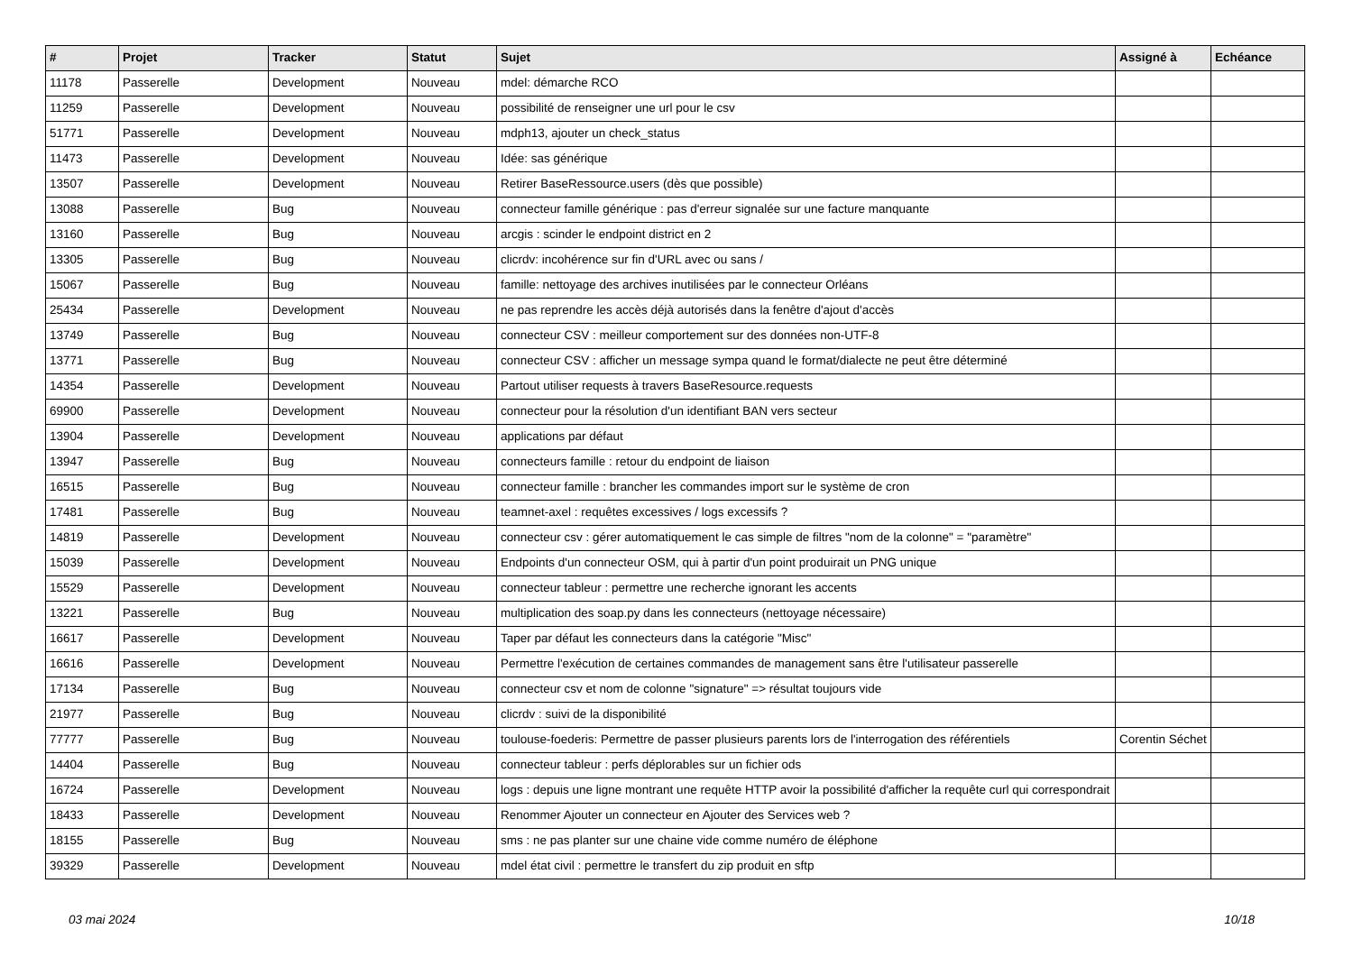| # | Projet | Tracker | Statut | Sujet | Assigné à | Echéance |
| --- | --- | --- | --- | --- | --- | --- |
| 11178 | Passerelle | Development | Nouveau | mdel: démarche RCO | | |
| 11259 | Passerelle | Development | Nouveau | possibilité de renseigner une url pour le csv | | |
| 51771 | Passerelle | Development | Nouveau | mdph13, ajouter un check_status | | |
| 11473 | Passerelle | Development | Nouveau | Idée: sas générique | | |
| 13507 | Passerelle | Development | Nouveau | Retirer BaseRessource.users (dès que possible) | | |
| 13088 | Passerelle | Bug | Nouveau | connecteur famille générique : pas d'erreur signalée sur une facture manquante | | |
| 13160 | Passerelle | Bug | Nouveau | arcgis : scinder le endpoint district en 2 | | |
| 13305 | Passerelle | Bug | Nouveau | clicrdv: incohérence sur fin d'URL avec ou sans / | | |
| 15067 | Passerelle | Bug | Nouveau | famille: nettoyage des archives inutilisées par le connecteur Orléans | | |
| 25434 | Passerelle | Development | Nouveau | ne pas reprendre les accès déjà autorisés dans la fenêtre d'ajout d'accès | | |
| 13749 | Passerelle | Bug | Nouveau | connecteur CSV : meilleur comportement sur des données non-UTF-8 | | |
| 13771 | Passerelle | Bug | Nouveau | connecteur CSV : afficher un message sympa quand le format/dialecte ne peut être déterminé | | |
| 14354 | Passerelle | Development | Nouveau | Partout utiliser requests à travers BaseResource.requests | | |
| 69900 | Passerelle | Development | Nouveau | connecteur pour la résolution d'un identifiant BAN vers secteur | | |
| 13904 | Passerelle | Development | Nouveau | applications par défaut | | |
| 13947 | Passerelle | Bug | Nouveau | connecteurs famille : retour du endpoint de liaison | | |
| 16515 | Passerelle | Bug | Nouveau | connecteur famille : brancher les commandes import sur le système de cron | | |
| 17481 | Passerelle | Bug | Nouveau | teamnet-axel : requêtes excessives / logs excessifs ? | | |
| 14819 | Passerelle | Development | Nouveau | connecteur csv : gérer automatiquement le cas simple de filtres "nom de la colonne" = "paramètre" | | |
| 15039 | Passerelle | Development | Nouveau | Endpoints d'un connecteur OSM, qui à partir d'un point produirait un PNG unique | | |
| 15529 | Passerelle | Development | Nouveau | connecteur tableur : permettre une recherche ignorant les accents | | |
| 13221 | Passerelle | Bug | Nouveau | multiplication des soap.py dans les connecteurs (nettoyage nécessaire) | | |
| 16617 | Passerelle | Development | Nouveau | Taper par défaut les connecteurs dans la catégorie "Misc" | | |
| 16616 | Passerelle | Development | Nouveau | Permettre l'exécution de certaines commandes de management sans être l'utilisateur passerelle | | |
| 17134 | Passerelle | Bug | Nouveau | connecteur csv et nom de colonne "signature" => résultat toujours vide | | |
| 21977 | Passerelle | Bug | Nouveau | clicrdv : suivi de la disponibilité | | |
| 77777 | Passerelle | Bug | Nouveau | toulouse-foederis: Permettre de passer plusieurs parents lors de l'interrogation des référentiels | Corentin Séchet | |
| 14404 | Passerelle | Bug | Nouveau | connecteur tableur : perfs déplorables sur un fichier ods | | |
| 16724 | Passerelle | Development | Nouveau | logs : depuis une ligne montrant une requête HTTP avoir la possibilité d'afficher la requête curl qui correspondrait | | |
| 18433 | Passerelle | Development | Nouveau | Renommer Ajouter un connecteur en Ajouter des Services web ? | | |
| 18155 | Passerelle | Bug | Nouveau | sms : ne pas planter sur une chaine vide comme numéro de éléphone | | |
| 39329 | Passerelle | Development | Nouveau | mdel état civil : permettre le transfert du zip produit en sftp | | |
03 mai 2024 10/18